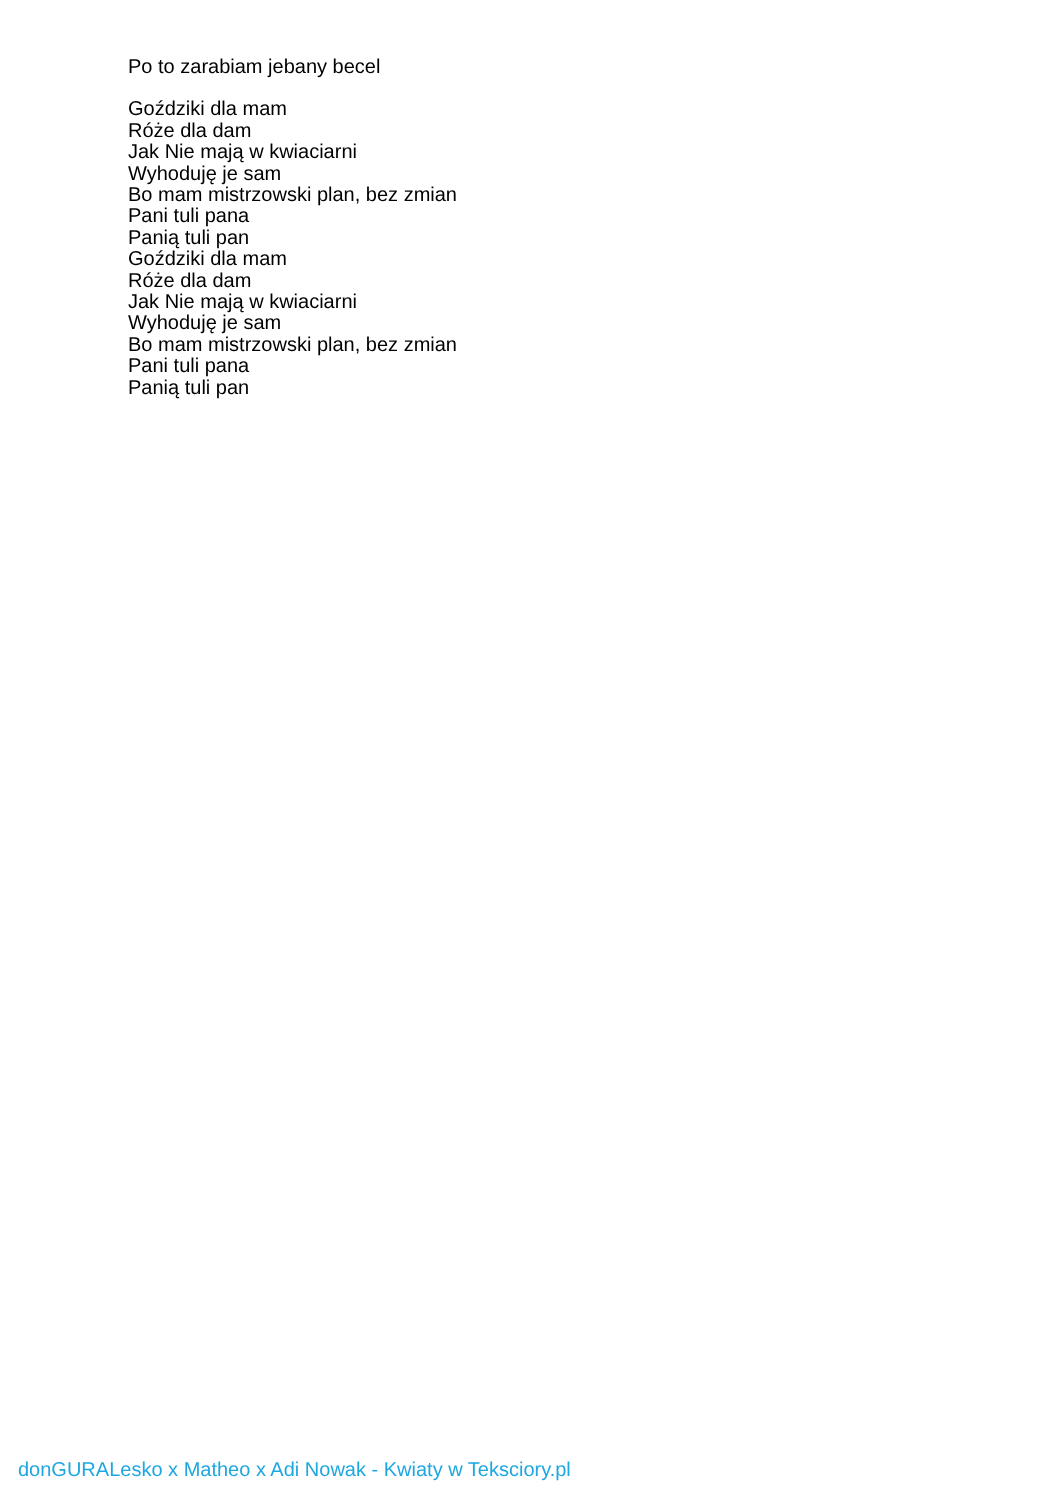Po to zarabiam jebany becel
Goździki dla mam
Róże dla dam
Jak Nie mają w kwiaciarni
Wyhoduję je sam
Bo mam mistrzowski plan, bez zmian
Pani tuli pana
Panią tuli pan
Goździki dla mam
Róże dla dam
Jak Nie mają w kwiaciarni
Wyhoduję je sam
Bo mam mistrzowski plan, bez zmian
Pani tuli pana
Panią tuli pan
donGURALesko x Matheo x Adi Nowak - Kwiaty w Teksciory.pl